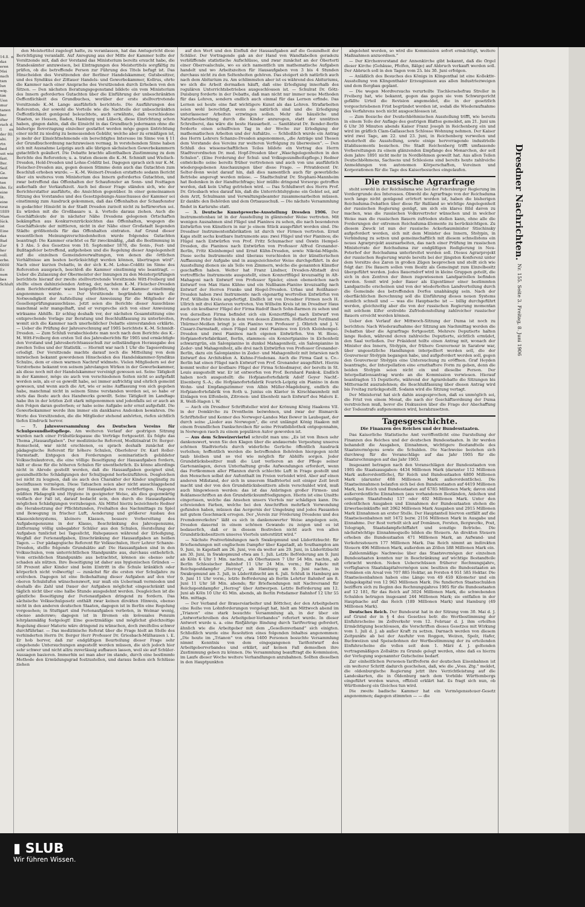14.8. n das eren Mei nach tsm lun wig. tim Uen mur tanen bor. ifter rach d. 1 es der 80. abi. rtn bed ust wie fast. Ber. Seif. Ge. eine ten ihn. Er. eine lit. eine tirat 1889 Mam lück. ist Eine das Bad Zur her voll. erbe. 6000 Er. sum bes Schluft
den Meistertitel zugelegt hatte, zu veranlassen, hat das Amtsgericht diese Berichtigung veranlaßt. Auf Anregung aus der Mitte der Kammer teilte der Vorsitzende mit, daß der Vorstand das Ministerium bereits ersucht habe, die Standesämter anzuweisen, bei Eintragungen des Meistertitels sorgfältig zu prüfen, ob die betreffende Person zur Führung des Titels befugt ist. Das Hinscheiden des Vorsitzenden der Berliner Handelskammer, Gutsbesitzer, und des Syndikus der Zittauer Handels- und Gewerbekammer, Kollrus, ehrte die Kammer nach einer Ansprache des Vorsitzenden durch Erheben von den Sitzen. — Den nächsten Beratungsgegenstand bildete ein vom Ministerium des Innern gefordertes Gutachten über die Einführung der unbeschränkten Oeffentlichkeit des Grundbuches, worüber der erste stellvertretende Vorsitzende K.-M. Lange ausführlich berichtete. Die Ausführungen des Referenten, der sowohl die Vorteile wie die Nachteile der unbeschränkten Oeffentlichkeit genügend beleuchtete, auch erwähnte, daß verschiedene Staaten, so Hessen, Baden, Hamburg und Lübeck, diese Einrichtung schon haben, gingen dahin, daß die Einsicht in das Grundbuch jedermann ohne die bisherige Bevorzugung einzelner gestattet werden möge gegen Entrichtung einer nicht zu niedrig zu bemessenden Gebühr, welche aber zu ermäßigen ist, je mehr der Einsichtnehmende ein berechtigtes Interesse im Sinne von § 11 der Grundbuchordnung nachzuweisen vermag. In vorstehendem Sinne haben sich mit Ausnahme Leipzigs auch alle übrigen sächsischen Gewerbekammern gutachtlich geäußert. Die Debatte brachte allenthalben Zustimmung zu dem Berichte des Referenten; u. a. traten diesem die K.-M. Schmidt und Wielisch-Dresden, Held-Dresden und Lohse-Colditz bei. Dagegen sprach sich nur K.-M. Fleischer-Dresden aus, gegen dessen Stimme denn auch das Gutachten zum Beschluß erhoben wurde. — K.-M. Weinert-Dresden erstattete sodann Bericht über ein weiteres vom Ministerium des Innern gefordertes Gutachten, und zwar betreffend das Offenhalten der Schaufenster an Sonn- und Festtagen außerhalb der Verkaufszeit. Auch bei dieser Frage ständen sich, wie der Berichterstatter ausführte, die Ansichten gegenüber. In einer gemeinsamen Sitzung des Vorstandes und des Gesetzgebungs-Ausschusses der Kammer sei einstimmig zum Ausdruck gekommen, daß das Offenhalten der Schaufenster in gedachter Hinsicht in der Stadt Dresden zurzeit nicht zu befürworten sei. Es würden mit die Großbasare u. ä. Vorteile daraus ziehen. Auch die Geschäftsleute der in nächster Nähe Dresdens gelegenen Ortschaften bekämpften aus Konkurrenzrücksichten das Offenhalten, wogegen die Geschäftsleute der mittleren, nicht in der Nähe einer Großstadt liegenden Städte größtenteils für das Offenhalten eintraten. Auf Grund dieser wesentlichen Meinungsverschiedenheiten wurde folgendes Gutachten beantragt: Die Kammer erachtet es für zweckmäßig, „daß die Bestimmung in § 3 Abs. 5 des Gesetzes vom 10. September 1870, die Sonn-, Fest- und Bußtagsfeier betreffend, aufgehoben und die Regelung dieser Angelegenheit auf die einzelnen Gemeindeverwaltungen, von denen die örtlichen Verhältnisse am besten berücksichtigt werden können, übertragen wird“. Nach einer kurzen Debatte, in der sich K.-M. Lohse-Colditz im Sinne des Referenten aussprach, beschloß die Kammer einstimmig wie beantragt. — Ueber die Zulassung der Obermeister der Innungen zu den Meisterprüfungen berichtete hierauf der zweite stellvertretende Vorsitzende Witt-Freiberg und stellte einen dahinzielenden Antrag, der, nachdem K.-M. Fleischer-Dresden dem Berichterstatter warm beigepflichtet, von der Kammer einstimmig angenommen wurde. — Der Vorsitzende begründete darnach die Notwendigkeit der Aufstellung einer Anweisung für die Mitglieder der Gesellenprüfungsausschüsse. Jetzt seien die Berichte dieser Ausschüsse manchmal sehr mangelhaft, und er verspreche sich von einer Anweisung wirksame Abhilfe. Er schlug deshalb vor, der nächsten Gesamtsitzung eine entsprechende Vorlage zur Beratung und Beschlußfassung zu unterbreiten, womit sich die Kammer nach unerheblicher Debatte einverstanden erklärte. — Ueber die Prüfung der Jahresrechnung auf 1905 berichtete K.-M. Schmidt-Dresden. — Zum Schluß verabschiedete man noch nach dem Berichte des K.-M. Witt-Freiberg den ersten Teil des Jahresberichts für 1905 und ermächtigte den Vorstand und Jahresberichtsausschuß zur selbständigen Herausgabe des zweiten Teiles und der Statistik. — Hiermit war nach 1 Uhr die Tagesordnung erledigt. Der Vorsitzende machte darauf noch die Mitteilung von dem inzwischen bekannt gewordenen Hinscheiden des Handelskammer-Syndikus Schulze, dem er einen warmen Nachruf widmete. Vielen Mitgliedern sei der Verstorbene bekannt von seinem jahrelangen Wirken in der Gewerbekammer, als diese noch mit der Handelskammer vereinigt gewesen sei. Seine Tätigkeit in der Kammer, möge sie auch von verschiedenen Seiten nicht so aufgefaßt worden sein, als er es gewollt habe, sei immer aufrichtig und ehrlich gemeint gewesen, und wenn auch die Art, wie er seine Auffassung von sich gegeben habe, manchmal nicht in seinem Sinne verstanden worden sei, so habe er stets das Beste auch des Handwerks gewollt. Seine Tätigkeit im Landtage habe ihn in der letzten Zeit stark mitgenommen und jedenfalls sei er auch an den Folgen daran gestorben; er habe seine Aufgabe sehr ernst aufgefaßt. Die Gewerbekammer werde ihm immer ein dankbares Andenken bewahren. Die Worte des Vorsitzenden, die die Mitglieder stehend anhörten, riefen sichtlich tiefen Eindruck hervor.
— 7. Jahresversammlung des Deutschen Vereins für Schulgesundheitspflege. Am weiteren Verlauf der gestrigen Sitzung wurden nach einer Frühstückspause die Vorträge fortgesetzt. Es folgte das Thema „Hausaufgaben“. Der medizinische Referent, Medizinalrat Dr. Berger-Remscheid, war nicht erschienen, es sprach deshalb zunächst der pädagogische Referent für höhere Schulen, Oberlehrer Dr. Karl Roller-Darmstadt. Entgegen den Forderungen seminaristisch gebildeter Volksschulautoren, die eine völlige Beseitigung der Hausaufgaben fordern, hält er diese für die höheren Schulen für unentbehrlich. Es könne allerdings nicht in Abrede gestellt werden, daß die Hausaufgaben geeignet sind, gesundheitliche Schädigungen der Schuljugend herbeizuführen. Desgleichen sei nicht zu leugnen, daß sie auch den Charakter der Kinder ungünstig zu beeinflussen vermögen. Diese Tatsachen seien aber nicht ausschlaggebend genug, um die Beseitigung der Hausaufgaben zu rechtfertigen. Dagegen müßten Pädagogik und Hygiene in geeigneter Weise, als dies gegenwärtig vielfach der Fall ist, darauf bedacht sein, den durch die Hausaufgaben möglichen Schädigungen vorzubeugen. Als Mittel hierzu bezeichnete Redner die Herabsetzung der Pflichtstunden, Freihalten des Nachmittags zu Spiel und Bewegung in frischer Luft, Aenderung und größerer Ausbau des Klassenlehrsystems, kleinere Klassen, bessere Vorbereitung des Aufgabenpensums in der Klasse, Beschränkung des Jahrespensums, Entfernung völlig unbegabter Schüler aus den Schulen, Herstellung der Aufgaben tunlichst bei Tageslicht, Ruhepausen während der Erledigung, Wegfall der Ferienaufgaben, Einschränkung der Hausaufgaben an heißen Tagen. — Der pädagogische Referent für Volksschulen, Herr Lehrer Schanze-Dresden, stellte folgende Grundsätze auf: Die Hausaufgaben sind in den Volksschulen, vom unterrichtlichen Standpunkte aus, durchaus entbehrlich. Vom erziehlichen Standpunkte aus betrachtet, können sie ebenso sehr schaden als nützen. Ihre Beseitigung ist daher aus hygienischen Gründen — 50 Prozent aller Kinder sind beim Eintritt in die Schule kränklich oder körperlich nicht vollwertig! — zunächst für die ersten vier Schuljahre zu erstreben. Dagegen ist eine Beibehaltung dieser Aufgaben auf den vier oberen Schulstufen wünschenswert, nur muß ein Uebermaß vermieden und deshalb die Zahl und Dauer der Aufgaben möglichst eingeschränkt und täglich nicht über eine halbe Stunde ausgedehnt werden. Desgleichen ist die gänzliche Beseitigung der Ferienaufgaben dringend zu fordern. Das sächsische Volksschulgesetz enthält zwar keinen direkten Hinweis, ebenso nicht in den anderen deutschen Staaten, dagegen ist in Berlin eine Regelung vorgesehen; in Stuttgart sind Ferienaufgaben verboten, in Weimar wenig, ebenso anderswo; dagegen ist in Bremen ein kolossales Pensum lehrplanmäßig festgelegt! Eine gesetzmäßige und möglichst gleichzeitige Regelung dieser Materie wäre dringend zu wünschen, doch zweifellos schwer durchführbar. — Das medizinische Referat über die Frage hielt an Stelle des verhinderten Herrn Dr. Berger Herr Professor Dr. Griesbach-Mülhausen i. E. Er hob hervor, daß zur endgültigen Beurteilung dieser Frage sehr eingehende Untersuchungen angestellt werden müssen, die sich jedoch hier sehr schwer und nicht allzu zuverlässig aufbauen lassen, weil sie auf Schüler-Aussagen basieren. Immerhin sei man aber im stande, durch eine bestimmte Methode den Ermüdungsgrad festzustellen, und daraus ließen sich Schlüsse ziehen
auf den Wert und den Einfluß der Hausaufgaben auf die Gesundheit der Schüler. Der Vortragende gab an der Hand von Wandtabellen geradezu verblüffende statistische Aufschlüsse, und zwar zunächst an der Oberterti einer Oberrealschule, wo es sich namentlich um mathematische Aufgaben handelt und wo Arbeitszeiten für Hausaufgaben von 3 bis 4 Stunden durchaus nicht zu den Seltenheiten gehören. Das steigert sich natürlich auch nach dem Abiturium zu. Am schlimmsten aber ist es während des Abituriums, wo sich die Arbeit dermaßen häuft, daß eine Erledigung innerhalb des regulären Unterrichtsbetriebes ausgeschlossen ist. — Schulrat Dr. Götz-Duisburg forderte in der Debatte, daß man nicht nur immer neue Methoden für das Lehren, sondern endlich auch einmal für das Lernen erfinde. Das Lernen sei heute eine fast wichtigere Kunst als das Lehren. Strafarbeiten seien wohl berechtigt, wenn sie natürlich sind und die Erledigung unterlassener Arbeiten erzwingen sollen. Mehr die häusliche und Naturbeobachtung durch die Kinder anzuregen, statt der unnützen Schreiberei, das wäre die beste Hausarbeit. — Sanitätsrat Dr. Bender-Berlin forderte einen schulfreien Tag in der Woche zur Erledigung der mathematischen Arbeiten und der Aufsätze. — Schließlich wurde ein Antrag des Herrn Lehrers Schanze-Dresden angenommen, „die Anträge und Thesen dem Vorstande des Vereins zur weiteren Verfolgung zu überweisen“. — Den Schluß des wissenschaftlichen Teiles bildete ein Vortrag des Herrn Stadtverordneten Dr. med. Hopf-Dresden über „Waschgelegenheiten in den Schulen“. (Eine Forderung der Schul- und Volksgesundheitspflege.) Redner entwickelte seine bereits früher vertretenen und auch von uns ausführlich wiedergegebenen Anschauungen über diese Frage. — Privatdozent Dr. Selter-Bonn weist darauf hin, daß dies namentlich auch für gewerbliche Betriebe angeregt werden müsse. — Stadtschulrat Dr. Stephani-Mannheim hat Bedenken in der Handtuchfrage; hier müßte dringend Vorsorge getroffen werden, daß kein Unfug getrieben wird. — Das Schlußwort des Herrn Prof. Dr. Griesbach wies darauf hin, daß die Unterrichtshygiene ein Gebiet sei, auf dem Arzt, Schulmann und Verwaltungsbeamter zusammenarbeiten müssen. Er dankte den Behörden und dem Ortsausschuß. — Die nächste Versammlung findet in Karlsruhe statt.
— 3. Deutsche Kunstgewerbe-Ausstellung Dresden 1906. Der Instrumentenbau ist in der Ausstellung in glänzender Weise vertreten. Mit wenigen Ausnahmen sind Flügel und Pianinos zu sehen, die nach besonderen Entwürfen von Künstlern in nur je einem Stück ausgeführt worden sind. Die Dresdner Instrumentenfabrikation ist durch vier Firmen vertreten. Ernst Kaps stellt sechs kostbare Instrumente aus: zwei Flügel und vier Pianinos; die Flügel nach Entwürfen von Prof. Fritz Schumacher und Oswin Hempel-Dresden, die Pianinos nach Entwürfen von Professor Alfred Grenander-Berlin, Fritz Kleinhempel und Ernst Kühn-Dresden, sowie Nikolai-Mügeln. Diese sechs Instrumente sind überaus verschieden in der künstlerischen Auffassung der Aufgabe und in ausgezeichneter Weise durchgeführt. In der Ausstellung dienen sie als Teile von Zimmern, welche die genannten Künstler geschaffen haben. Weiter hat Franz Lindner, Dresden-Altstadt drei vortreffliche Instrumente ausgestellt, einen Konzertflügel kreuzsaitig in Alt-Mahagoni nach Entwurf von Professor Spieler, einen ebensolchen nach Entwurf von Max Hans Kühne und ein Nußbaum-Pianino kreuzsaitig nach Entwurf der Herren Franke und Riegel-Dresden. Urbas und Reißhauer-Dresden haben zwei Instrumente nach eigenartig wertvollen Entwürfen von Prof. Wilhelm Kreis angefertigt. Endlich ist von Dresdner Firmen noch H. Ullrich mit drei Klavieren vertreten. Von Wilhelm Kreis ist im Dresdner Haus auch ein kostbarer Flügel der Firma Rudolf Ibach Sohn-Barmen zu sehen und von derselben Firma befindet sich ein Konzertflügel nach Entwurf von Professor Peter Behrens in dem von dessen Zimmern. Hoflieferant Ferdinand Thürmer-Meißen bringt je ein Pianino von Professor J. Olbrich und J. V. Cissarz-Darmstadt, einen Flügel und zwei Pianinos von Erich Kleinhempel-Dresden und zwei Pianinos nach eigenen Entwürfen. Von W. Biese, Hofpianofortefabrikant, Berlin, stammen: ein Konzertpianino in Eichenholz schwarzgrün, ein Salonpianino in dunkel Mahagoniholz, ein Salonpianino in Zeder- und Mahagoniholz, alle drei nach Entwürfen von Professor Grenander-Berlin, dazu ein Salonpianino in Zeder- und Mahagoniholz mit Intarsien nach Entwurf des Architekten A. Kuhne-Friedenau. Auch die Firma Gast u. Co.-Berlin hat einen Flügel nach Entwurf von Prof. Grenander ausgeführt. Hierzu kommt weiter der kostbare Flügel der Firma Schiedmayer, der bereits in St. Louis ausgestellt war. Er ist entworfen von Prof. Bernhard Pankok. Endlich haben noch ausgestellt: die Hofpianofortefabrik Adolf Geyer Nachf.-Eisenberg S.-A.; die Hofpianofortefabrik Feurich-Leipzig ein Pianino in dem Wohn- und Empfangszimmer von Albin Müller-Magdeburg, endlich die Hofpianofortefabrik von Roth u. Junius ein Klavier in Kirschbaumholz mit Einlagen von Elfenbein, Zitronen- und Ebenholz nach Entwurf des Malers E. R. Weiß-Hagen i. W.
— Auch ein Dresdner Schriftsteller wird der Krönung König Haakons VII. in der Domkirche zu Drontheim beiwohnen, und zwar der Bismarck-Schriftsteller und Kenner des Norweger-Landes Max Bewer in Laubegast, der durch seine „Lieder aus Norwegen“, die erst unlängst König Haakon mit einem freundlichen Dankschreiben für seine Privatbibliothek entgegennahm, in Norwegen rasch zu einem populären Autor geworden ist.
— Aus dem Schweizerviertel schreibt man uns: „Es ist von Ihnen sehr dankenswert, wenn Sie den Klagen über die andauernde Verpestung unseres schönen Stadtviertels durch widerliche Gerüche öffentlich Ausdruck verleihen; hoffentlich werden die betreffenden Behörden hiergegen nicht taub bleiben und so viel wie möglich für Abhilfe sorgen. Jeder Grundstücksbesitzer muß die Lust verlieren an der Pflege seiner Gartenanlagen, deren Unterhaltung große Aufwendungen erfordert, wenn das Fortkommen aller Pflanzen durch schlechte Luft in Frage gestellt und den Menschen selbst der Aufenthalt im Freien verleidet wird. Aber auf einen anderen Mißstand, der sich in unserem Stadtviertel seit einiger Zeit breit macht und der von den Grundstücksbesitzern allein verschuldet wird, muß auch hingewiesen werden: das ist das Anbringen großer Firmen- und Reklameschriften an den Grundstücksumfriedigungen. Hierin ist eine Unsitte eingerissen, welche das Ansehen unsers Viertels nur schädigen kann. Die schreienden Farben, welche bei den Anschriften mehrfach Verwendung gefunden haben, müssen das Aergernis der Umgebung und jedes Passanten mit gutem Geschmack erregen. Der „Verein zur Förderung Dresdens und des Fremdenverkehrs“ läßt es sich in dankenswerter Weise angelegen sein, Dresden dauernd in einem schönen Gewande zu zeigen und es ist bedauerlich, daß er in diesem Bestreben nicht auch von allen Grundstücksbesitzern unseres Viertels unterstützt wird.“
— Nächste Postverbindungen nach Swakopmund und Lüderitzbucht: für Briefsendungen mit englischem Dampfer über Kapstadt, ab Southampton am 9. Juni, in Kapstadt am 26. Juni, von da weiter am 29. Juni, in Lüderitzbucht am 30. Juni, in Swakopmund etwa am 1. Juli. Letzte Beförderung am 9. Juni ab Köln 6 Uhr 1 Min. nachm., ab Oberhausen 7 Uhr 54 Min. nachm., ab Berlin Schlesischer Bahnhof 11 Uhr 24 Min. vorm.; für Pakete mit Reichspostdampfer „Herzog“, ab Hamburg am 9. Juni nachm., in Swakopmund am 3. Juli, in Lüderitzbucht am 6. Juli. Schluß in Hamburg am 9. Juni 11 Uhr vorm.; letzte Beförderung ab Berlin Lehrter Bahnhof am 8. Juni 11 Uhr 58 Min. abends; für Briefsendungen mit Nachversand für Reichspostdampfer „Herzog“ über Antwerpen. Letzte Beförderung am 12. Juni ab Köln 10 Uhr 45 Min. abends, ab Berlin Potsdamer Bahnhof 12 Uhr 55 Min. mittags.
— Der Verband der Brauereiarbeiter und Böttcher, der den Arbeitgebern eine Reihe von Lohnforderungen vorgelegt hat, hielt am Mittwoch abend im „Trianon“ eine stark besuchte Versammlung ab, in der über ein „Antwortschreiben des Arbeitgeber-Verbandes“ referiert wurde. In dieser Antwort wurde u. a. eine fünfjährige Bindung durch Tarifvertrag gefordert, ähnlich wie die Arbeitgeber mit dem „Gesellenverband“ sich einigten. Schließlich wurde eine Resolution eines folgenden Inhaltes angenommen: „Die heute im „Trianon“ von etwa 1400 Personen besuchte Versammlung nimmt Kenntnis von dem eingegangenen Tarifentwurf des Arbeitgeberverbandes und erklärt, auf keinen Fall demselben ihre Zustimmung geben zu können. Die Versammlung beauftragt die Kommission, im Laufe dieser Woche weitere Verhandlungen anzubahnen. Sollten dieselben in den Hauptpunkten
abgelehnt werden, so wird die Kommission sofort ermächtigt, weitere Maßnahmen anzuordnen.“
— Der Kirchenvorstand der Annenkirche gibt bekannt, daß die Orgel dieser Kirche (Gehäuse, Pfeifen, Bälge) auf Abbruch verkauft werden soll. Der Abbruch soll in den Tagen vom 25. bis 30. Juni erfolgen.
— Anläßlich des Besuches des Königs in Klingenthal ist eine Kollektiv-Ausstellung von Klingenthaler Erzeugnissen aus allen Industriezweigen und dem Bergbau geplant.
— Die wegen Mordversuchs verurteilte Tischlersehefrau Streller in Freiberg hat, wie bekannt, gegen das gegen sie vom Schwurgericht gefällte Urteil die Revision angemeldet, die in der gesetzlich vorgeschriebenen Frist begründet worden ist, sodaß die Wiederaufnahme des Verfahrens noch nicht ausgeschlossen ist.
— Zum Besuche der Deutschböhmischen Ausstellung trifft, wie bereits in einem Teile der Auflage des gestrigen Blattes gemeldet, am 21. Juni um 6 Uhr 30 Minuten abends Kaiser Franz Joseph in Reichenberg ein und wird im gräflich Clam-Gallasschen Schlosse Wohnung nehmen. Der Kaiser wird zwei Tage, am 22. und 23. Juni, in Reichenberg verweilen und wiederholt die Ausstellung, sowie einige hervorragende industrielle Etablissements besuchen. Die Stadt Reichenberg trifft umfassende Vorbereitungen zu einem glänzenden Empfange des Monarchen, der seit dem Jahre 1891 nicht mehr in Nordböhmen geweilt hat. Aus allen Teilen Deutschböhmens, Sachsens und Schlesiens sind bereits heute zahlreiche Anmeldungen von autonomen Körperschaften, Vereinen und Korporationen für die Tage des Kaiserbesuches eingelaufen.
Die russische Agrarfrage
steht sowohl in der Reichsduma wie bei der Petersburger Regierung im Vordergrunde des Interesses. Obwohl die Agrarfrage von der Reichsduma noch lange nicht genügend erörtert worden ist, haben die bisherigen Reichsduma-Debatten über diese für Rußland so wichtige Angelegenheit der russischen Regierung genügt, um sich ein klares Bild davon zu machen, was die russischen Volksvertreter wünschen und in welcher Weise man die russischen Bauern zufrieden stellen kann, ohne alle die Forderungen der extremen Reichsduma-Elemente zu berücksichtigen. Zu diesem Zweck ist nun der russische Ackerbauminister Stischinsky aufgefordert worden, sich mit dem Minister des Innern, Stolypin, in Verbindung zu setzen und gemeinschaftlich mit diesem schnellstens ein neues Agrarprojekt auszuarbeiten, das nach einer Prüfung im russischen Ministerrate der Reichsduma zur endgültigen Redigierung in Neu-Peterhof der Reichsduma unterbreitet werden soll. Dieses Agrarprojekt der russischen Regierung wurde bereits bei der jüngsten Konferenz unter dem Vorsitze des Zaren in großen Zügen besprochen und stellt sich wie folgt dar: Die Bauern sollen vom Besitz als Gemeingut zum Einzelbesitz übergeführt werden. Jedes Bauerndorf wird in kleine Gruppen geteilt, die sich in den Zentren der ihnen zugewiesenen Landparzellen befinden werden. Somit wird jeder Bauer als Eigentümer einer bestimmten Landparzelle erscheinen und von der wiederholten Landverteilung durch die Gemeinde des betreffenden Dorfes unabhängig sein. Nach der oberflächlichen Berechnung soll die Einführung dieses neuen Systems ziemlich schnell und — was die Hauptsache ist — billig durchgeführt werden, gleichzeitig aber die von der russischen Regierung momentan mit solchem Eifer erstrebte Zufriedenstellung zahlreicher russischer Bauern erreicht werden können.
Ueber den Verlauf der Mittwoch-Sitzung der Duma ist noch zu berichten: Nach Wiederaufnahme der Sitzung am Nachmittag werden die Debatten über die Agrarfrage fortgesetzt. Mehrere Deputierte halten lange Reden, während deren zahlreiche Deputierte, sichtlich ermüdet, den Saal verließen. Der Präsident teilte einen Antrag mit, wonach der Minister des Innern, Stolypin, der frühere Gouverneur in Saratow war, über ungesetzliche Handlungen interpelliert werden soll, die der Gouverneur Stolypin begangen habe, und aufgefordert werden soll, gegen den Gouverneur Stolypin eine Untersuchung zu eröffnen. Graf Heyden beantragte, der Interpellation eine ernsthaftere Form zu geben, denn die beiden Stolypin seien nicht ein und dieselbe Person. Der Interpellationsantrag wurde an die Kommission verwiesen. Hierauf beantragten 15 Deputierte, während der Agrardebatte die Sitzungen bis Mitternacht auszudehnen; die Beschlußfassung über diesen Antrag wird bis Freitag zurückgestellt. Sodann wird die Sitzung vertagt.
Der Ministerrat hat sich dahin ausgesprochen, daß es unmöglich sei, die Frist von einem Monat, die nach der Geschäftsordnung der Duma verstreichen muß, bevor die Diskussion über die Frage der Abschaffung der Todesstrafe aufgenommen wird, herabzusetzen.
Tagesgeschichte.
Die Finanzen des Reiches und der Bundesstaaten.
Das Kaiserliche Statistische Amt veröffentlicht eine Darstellung der Finanzen des Reiches und der deutschen Bundesstaaten. In ihr werden behandelt die Ausgaben, Einnahmen, wichtigere Bestandteile des Staatsvermögens sowie die Schulden. Die Nachweise beziehen sich durchweg für die Voranschläge auf das Jahr 1905 für die Staatsrechnungen auf das Jahr 1903.
Insgesamt betragen nach den Voranschlägen der Bundesstaaten von 1905 die Staatsausgaben: 4434 Millionen Mark (darunter 112 Millionen Mark außerordentliche), für Reich und Bundesstaaten 6800 Millionen Mark (darunter 408 Millionen Mark außerordentliche). Die Staatseinnahmen belaufen sich bei den Bundesstaaten auf 4419 Millionen Mark, bei Reich und Bundesstaaten auf 6785 Millionen Mark; davon sind außerordentliche Einnahmen (aus vorhandenen Beständen, Anleihen und sonstigen Staatsfonds) 137 oder 402 Millionen Mark. Unter den ordentlichen Ausgaben und Einnahmen der Bundesstaaten stehen die Erwerbseinkünfte mit 2062 Millionen Mark Ausgaben und 2915 Millionen Mark Einnahmen an erster Stelle. Der Hauptanteil hiervon entfällt auf die Staatseisenbahnen mit 1472 bezw. 2116 Millionen Mark in Ausgabe und Einnahme. Der Rest verteilt sich auf Domänen, Forsten, Bergwerke, Post, Telegraph, Staatsdampfschiffahrt und sonstige Betriebe. Die nächstwichtige Einnahmequelle bilden die Steuern. An direkten Steuern erheben die Bundesstaaten 471 Millionen Mark, an Aufwand- und Verkehrssteuern 177 Millionen Mark. Das Reich nimmt an indirekten Steuern 496 Millionen Mark, außerdem an Zöllen 588 Millionen Mark ein.
Zahlenmäßige Nachweise über das Staatsvermögen der einzelnen Bundesstaaten konnten nur in Beschränkung auf wichtige Bestandteile erbracht werden. Neben Ueberschüssen früherer Rechnungsjahre, verfügbaren Staatskapitalvermögen usw. besitzen die Bundesstaaten an Domänen ein Areal von 707 885 Hektar, an Forsten 4 951 585 Hektar. Die Staatseisenbahnen haben eine Länge von 49 459 Kilometer und ein Anlagekapital von 12 963 Millionen Mark. Die fundierten Staatsschulden beziffern sich zu Beginn des Rechnungsjahres 1905 für die Bundesstaaten auf 12 181, für das Reich auf 3024 Millionen Mark, die schwebenden Schulden betrugen insgesamt 244 Millionen Mark; sie entfallen in der Hauptsache auf das Reich (189 Millionen Mark) und Hamburg (49 Millionen Mark).
Deutsches Reich. Der Bundesrat hat in der Sitzung vom 30. Mai d. J. auf Grund der in § 4 des Gesetzes betr. die Wertbestimmung der Einfuhrscheine im Zollverkehr vom 12. Februar d. J. ihm erteilten Ermächtigung beschlossen, die Vorschriften dieses Gesetzes mit Wirkung vom 1. Juli d. J. ab außer Kraft zu setzen. Darnach werden von diesem Zeitpunkte ab bei der Ausfuhr von Roggen, Weizen, Spelz, Hafer, Buchweizen und Speisebohnen der Wertbestimmung der zu erteilenden Einfuhrscheine die vollen seit dem 1. März d. J. geltenden vertragsmäßigen Zollsätze zu Grunde gelegt werden, ohne daß es hierzu der Vorlegung sogenannter Gutscheine bedarf.
Zur einheitlichen Personen-Tarifreform der deutschen Eisenbahnen ist ein weiterer Schritt dadurch geschehen, daß, wie die „Voss. Ztg.“ meldet, die oldenburgische Regierung jetzt ihre Verzichtleistung auf die Landeskarten, die in Oldenburg nach dem Vorbilde Württembergs eingeführt worden waren, offiziell erklärt hat. Es fragt sich nun, ob Württemberg ein Gleiches tun wird.
Die zweite badische Kammer hat ein Vermögenssteuer-Gesetz angenommen; dagegen stimmten — — die
Dresdner Nachrichten. Nr. 155. Seite 3. Freitag, 8. Juni 1906
▮ SLUB
Wir führen Wissen.